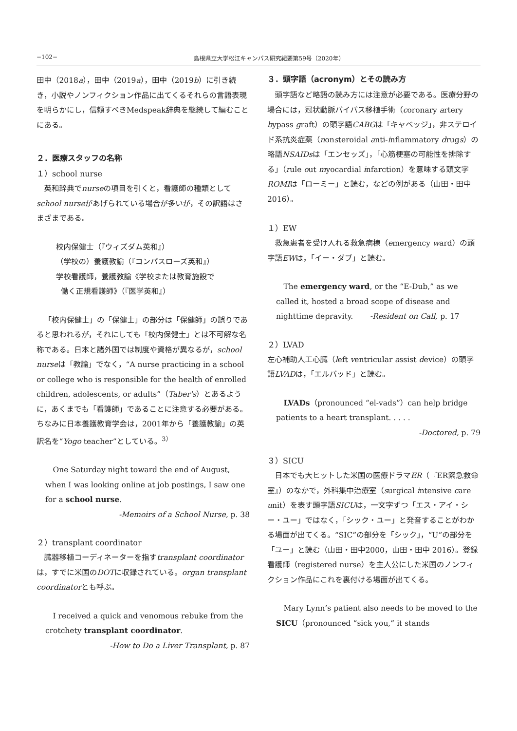−102− 島根県立大学松江キャンパス研究紀要第59号（2020年）
田中（2018a），田中（2019a），田中（2019b）に引き続き，小説やノンフィクション作品に出てくるそれらの言語表現を明らかにし，信頼すべきMedspeak辞典を継続して編むことにある。
２．医療スタッフの名称
１）school nurse
英和辞典でnurseの項目を引くと，看護師の種類としてschool nurseがあげられている場合が多いが，その訳語はさまざまである。
校内保健士（『ウィズダム英和』）
（学校の）養護教諭（『コンパスローズ英和』）
学校看護師，養護教諭《学校または教育施設で
働く正規看護師》（『医学英和』）
「校内保健士」の「保健士」の部分は「保健師」の誤りであると思われるが，それにしても「校内保健士」とは不可解な名称である。日本と諸外国では制度や資格が異なるが，school nurseは「教諭」でなく，“A nurse practicing in a school or college who is responsible for the health of enrolled children, adolescents, or adults”（Taber's）とあるように，あくまでも「看護師」であることに注意する必要がある。ちなみに日本養護教育学会は，2001年から「養護教諭」の英訳名を“Yogo teacher”としている。<sup>3）</sup>
One Saturday night toward the end of August, when I was looking online at job postings, I saw one for a school nurse.
-Memoirs of a School Nurse, p. 38
２）transplant coordinator
臓器移植コーディネーターを指すtransplant coordinatorは，すでに米国のDOTに収録されている。organ transplant coordinatorとも呼ぶ。
I received a quick and venomous rebuke from the crotchety transplant coordinator.
-How to Do a Liver Transplant, p. 87
３．頭字語（acronym）とその読み方
頭字語など略語の読み方には注意が必要である。医療分野の場合には，冠状動脈バイパス移植手術（coronary artery bypass graft）の頭字語CABGは「キャベッジ」，非ステロイド系抗炎症薬（nonsteroidal anti-inflammatory drugs）の略語NSAIDsは「エンセッズ」，「心筋梗塞の可能性を排除する」（rule out myocardial infarction）を意味する頭文字ROMIは「ローミー」と読む，などの例がある（山田・田中 2016）。
１）EW
救急患者を受け入れる救急病棟（emergency ward）の頭字語EWは，「イー・ダブ」と読む。
The emergency ward, or the “E-Dub,” as we called it, hosted a broad scope of disease and nighttime depravity. -Resident on Call, p. 17
２）LVAD
左心補助人工心臓（left ventricular assist device）の頭字語LVADは，「エルバッド」と読む。
LVADs（pronounced “el-vads”）can help bridge patients to a heart transplant. . . . .
-Doctored, p. 79
３）SICU
日本でも大ヒットした米国の医療ドラマER（『ER緊急救命室』）のなかで，外科集中治療室（surgical intensive care unit）を表す頭字語SICUは，一文字ずつ「エス・アイ・シー・ユー」ではなく，「シック・ユー」と発音することがわかる場面が出てくる。“SIC”の部分を「シック」，“U”の部分を「ユー」と読む（山田・田中2000，山田・田中 2016）。登録看護師（registered nurse）を主人公にした米国のノンフィクション作品にこれを裏付ける場面が出てくる。
Mary Lynn’s patient also needs to be moved to the SICU（pronounced “sick you,” it stands